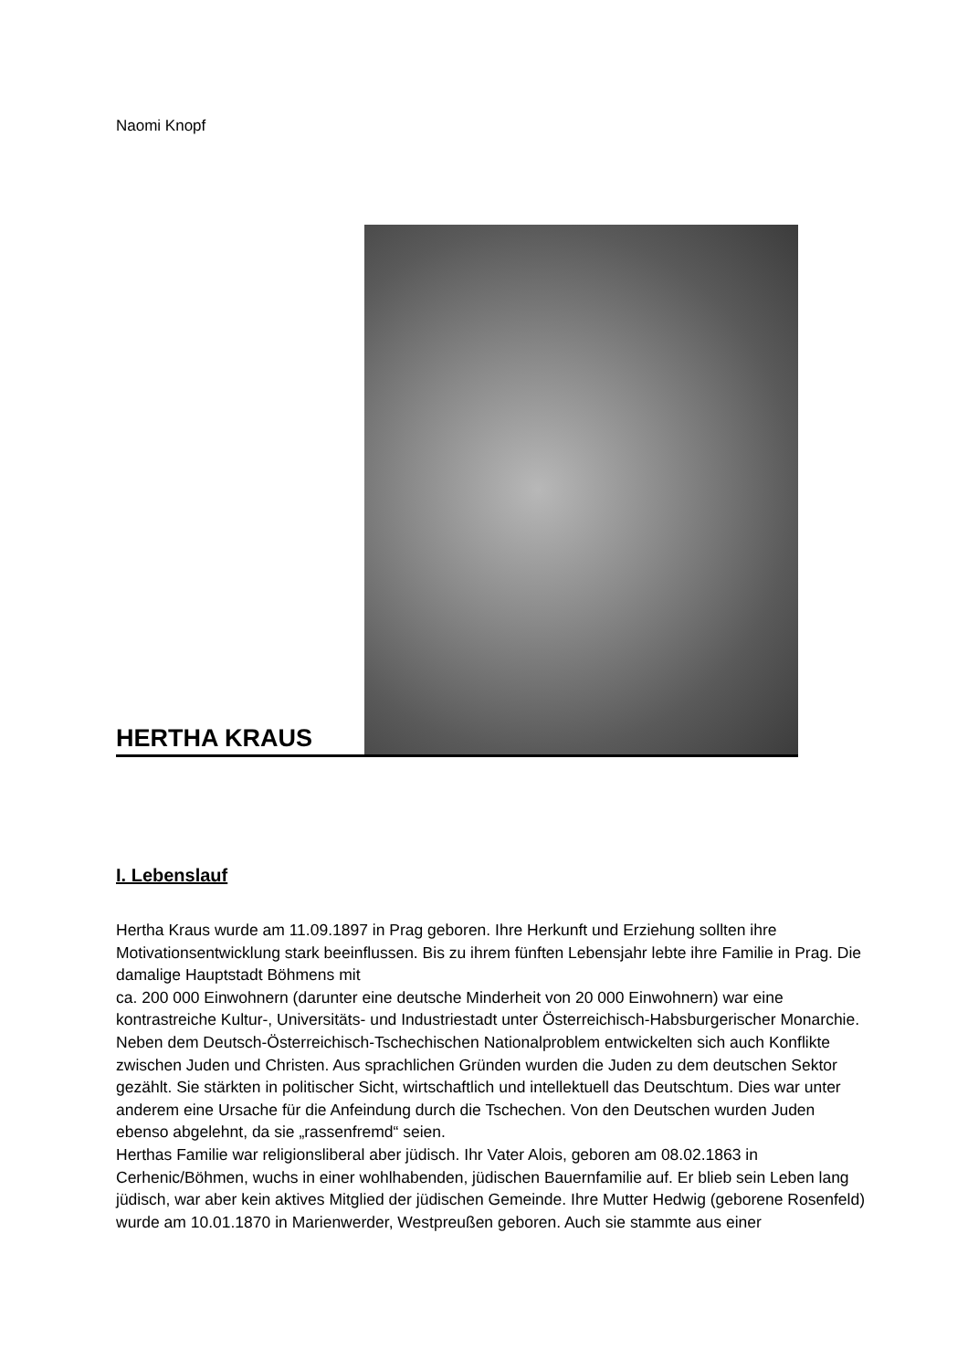Naomi Knopf
HERTHA KRAUS
I. Lebenslauf
Hertha Kraus wurde am 11.09.1897 in Prag geboren. Ihre Herkunft und Erziehung sollten ihre Motivationsentwicklung stark beeinflussen. Bis zu ihrem fünften Lebensjahr lebte ihre Familie in Prag. Die damalige Hauptstadt Böhmens mit
ca. 200 000 Einwohnern (darunter eine deutsche Minderheit von 20 000 Einwohnern) war eine kontrastreiche Kultur-, Universitäts- und Industriestadt unter Österreichisch-Habsburgerischer Monarchie. Neben dem Deutsch-Österreichisch-Tschechischen Nationalproblem entwickelten sich auch Konflikte zwischen Juden und Christen. Aus sprachlichen Gründen wurden die Juden zu dem deutschen Sektor gezählt. Sie stärkten in politischer Sicht, wirtschaftlich und intellektuell das Deutschtum. Dies war unter anderem eine Ursache für die Anfeindung durch die Tschechen. Von den Deutschen wurden Juden ebenso abgelehnt, da sie „rassenfremd“ seien.
Herthas Familie war religionsliberal aber jüdisch. Ihr Vater Alois, geboren am 08.02.1863 in Cerhenic/Böhmen, wuchs in einer wohlhabenden, jüdischen Bauernfamilie auf. Er blieb sein Leben lang jüdisch, war aber kein aktives Mitglied der jüdischen Gemeinde. Ihre Mutter Hedwig (geborene Rosenfeld) wurde am 10.01.1870 in Marienwerder, Westpreußen geboren. Auch sie stammte aus einer